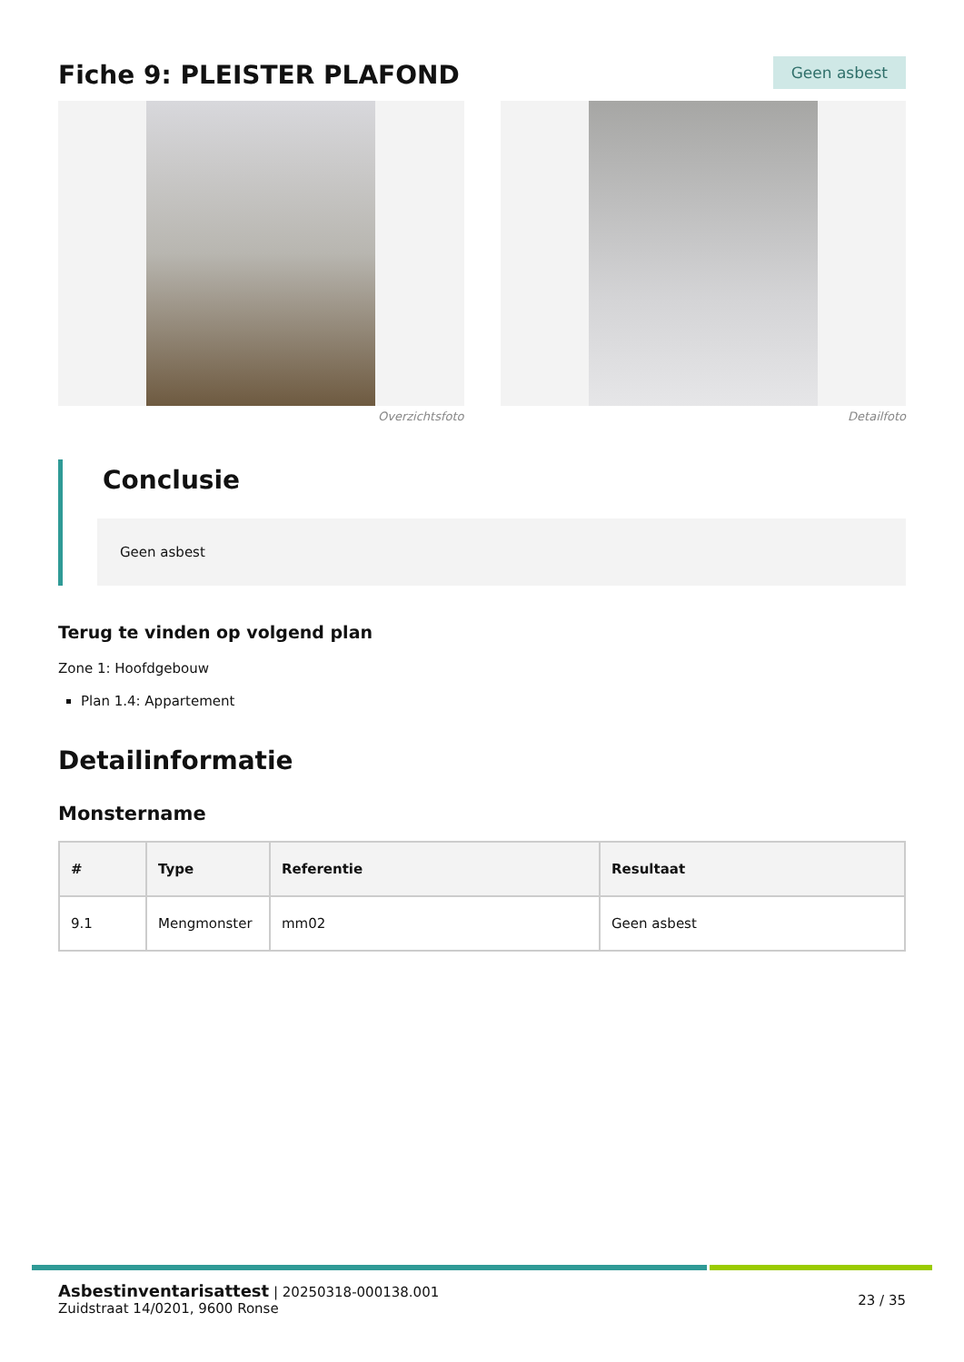Fiche 9: PLEISTER PLAFOND
Geen asbest
Overzichtsfoto Detailfoto
Conclusie
Geen asbest
Terug te vinden op volgend plan
Zone 1: Hoofdgebouw
Plan 1.4: Appartement
Detailinformatie
Monstername
| # | Type | Referentie | Resultaat |
| --- | --- | --- | --- |
| 9.1 | Mengmonster | mm02 | Geen asbest |
Asbestinventarisattest | 20250318-000138.001
Zuidstraat 14/0201, 9600 Ronse
23 / 35